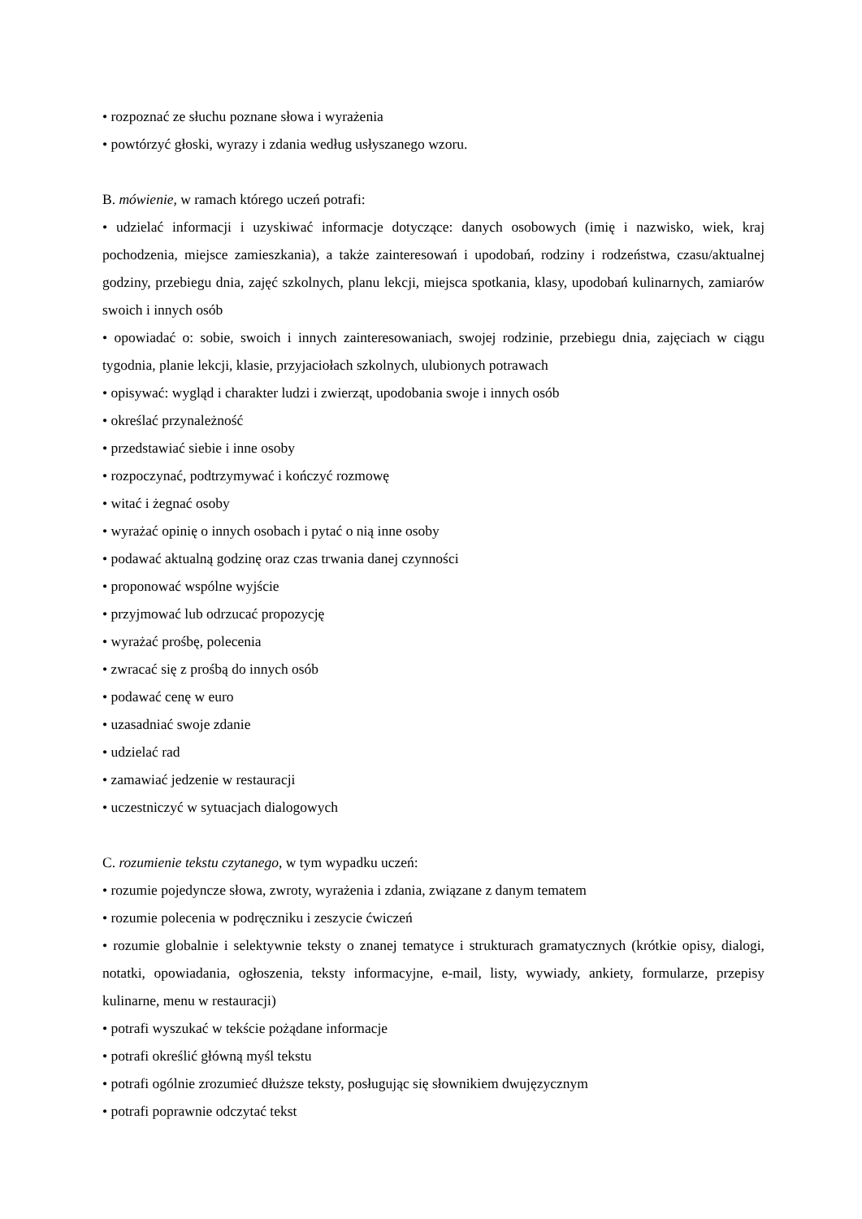• rozpoznać ze słuchu poznane słowa i wyrażenia
• powtórzyć głoski, wyrazy i zdania według usłyszanego wzoru.
B. mówienie, w ramach którego uczeń potrafi:
• udzielać informacji i uzyskiwać informacje dotyczące: danych osobowych (imię i nazwisko, wiek, kraj pochodzenia, miejsce zamieszkania), a także zainteresowań i upodobań, rodziny i rodzeństwa, czasu/aktualnej godziny, przebiegu dnia, zajęć szkolnych, planu lekcji, miejsca spotkania, klasy, upodobań kulinarnych, zamiarów swoich i innych osób
• opowiadać o: sobie, swoich i innych zainteresowaniach, swojej rodzinie, przebiegu dnia, zajęciach w ciągu tygodnia, planie lekcji, klasie, przyjaciołach szkolnych, ulubionych potrawach
• opisywać: wygląd i charakter ludzi i zwierząt, upodobania swoje i innych osób
• określać przynależność
• przedstawiać siebie i inne osoby
• rozpoczynać, podtrzymywać i kończyć rozmowę
• witać i żegnać osoby
• wyrażać opinię o innych osobach i pytać o nią inne osoby
• podawać aktualną godzinę oraz czas trwania danej czynności
• proponować wspólne wyjście
• przyjmować lub odrzucać propozycję
• wyrażać prośbę, polecenia
• zwracać się z prośbą do innych osób
• podawać cenę w euro
• uzasadniać swoje zdanie
• udzielać rad
• zamawiać jedzenie w restauracji
• uczestniczyć w sytuacjach dialogowych
C. rozumienie tekstu czytanego, w tym wypadku uczeń:
• rozumie pojedyncze słowa, zwroty, wyrażenia i zdania, związane z danym tematem
• rozumie polecenia w podręczniku i zeszycie ćwiczeń
• rozumie globalnie i selektywnie teksty o znanej tematyce i strukturach gramatycznych (krótkie opisy, dialogi, notatki, opowiadania, ogłoszenia, teksty informacyjne, e-mail, listy, wywiady, ankiety, formularze, przepisy kulinarne, menu w restauracji)
• potrafi wyszukać w tekście pożądane informacje
• potrafi określić główną myśl tekstu
• potrafi ogólnie zrozumieć dłuższe teksty, posługując się słownikiem dwujęzycznym
• potrafi poprawnie odczytać tekst